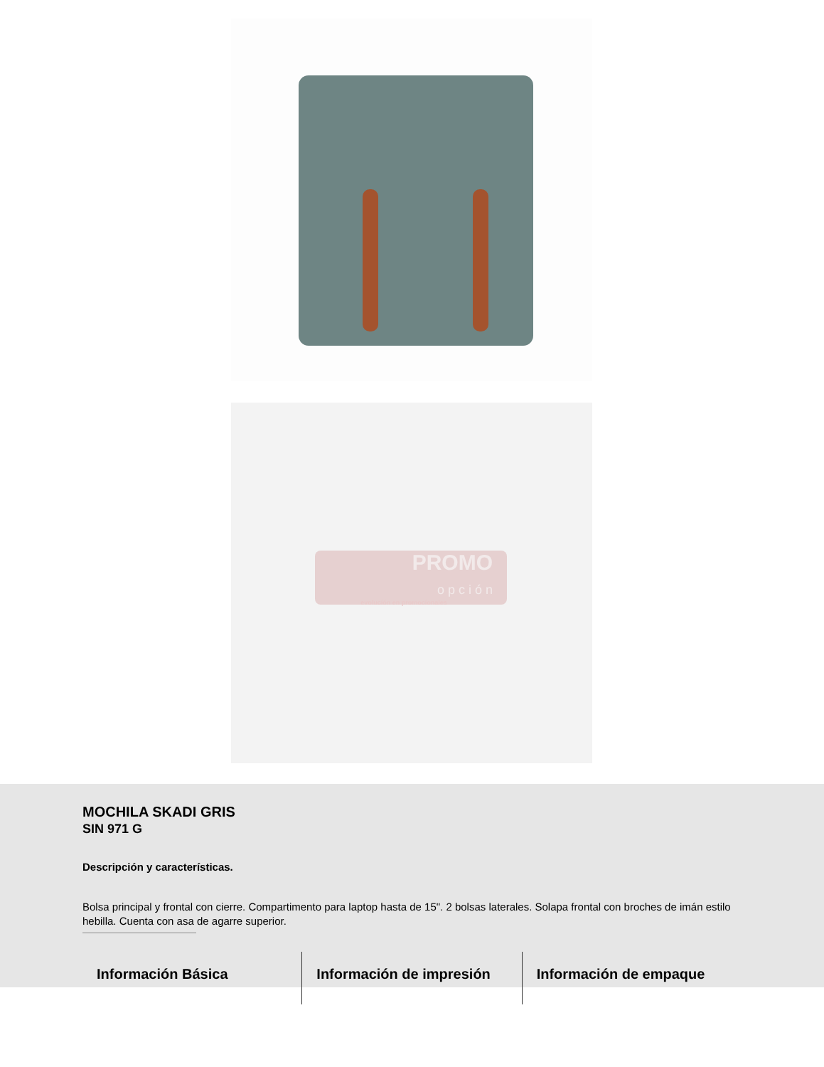PROMO
o p c i ó n
evolución en promocionales
MOCHILA SKADI GRIS
SIN 971 G
Descripción y características.
Bolsa principal y frontal con cierre. Compartimento para laptop hasta de 15". 2 bolsas laterales. Solapa frontal con broches de imán estilo hebilla. Cuenta con asa de agarre superior.
Información Básica Información de impresión Información de empaque